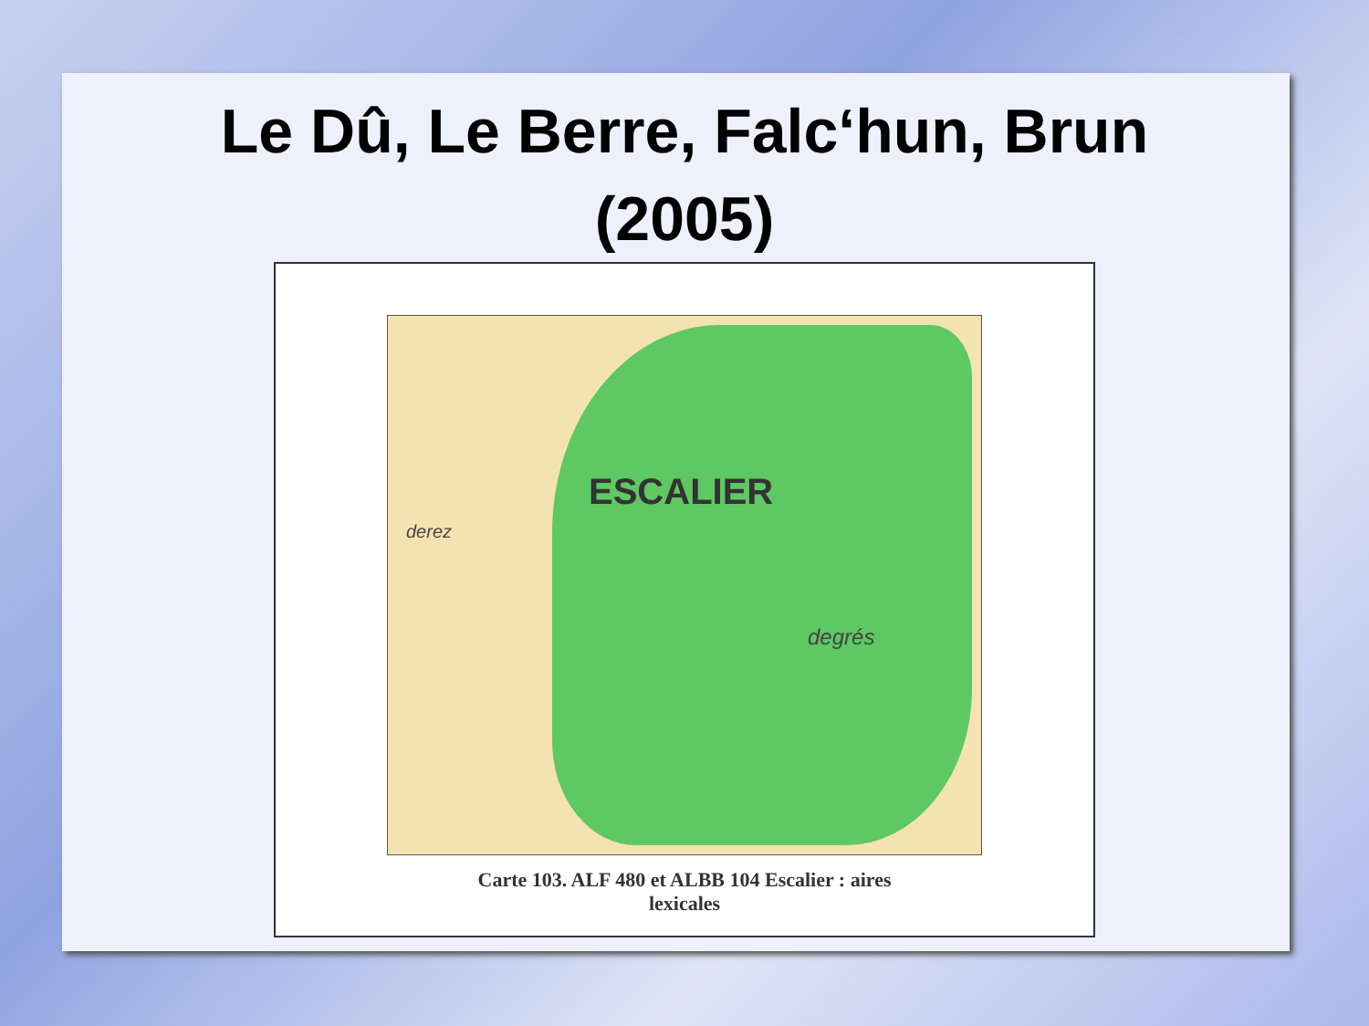Le Dû, Le Berre, Falc‘hun, Brun
(2005)
ESCALIER
derez
degrés
Carte 103. ALF 480 et ALBB 104 Escalier : aires
lexicales